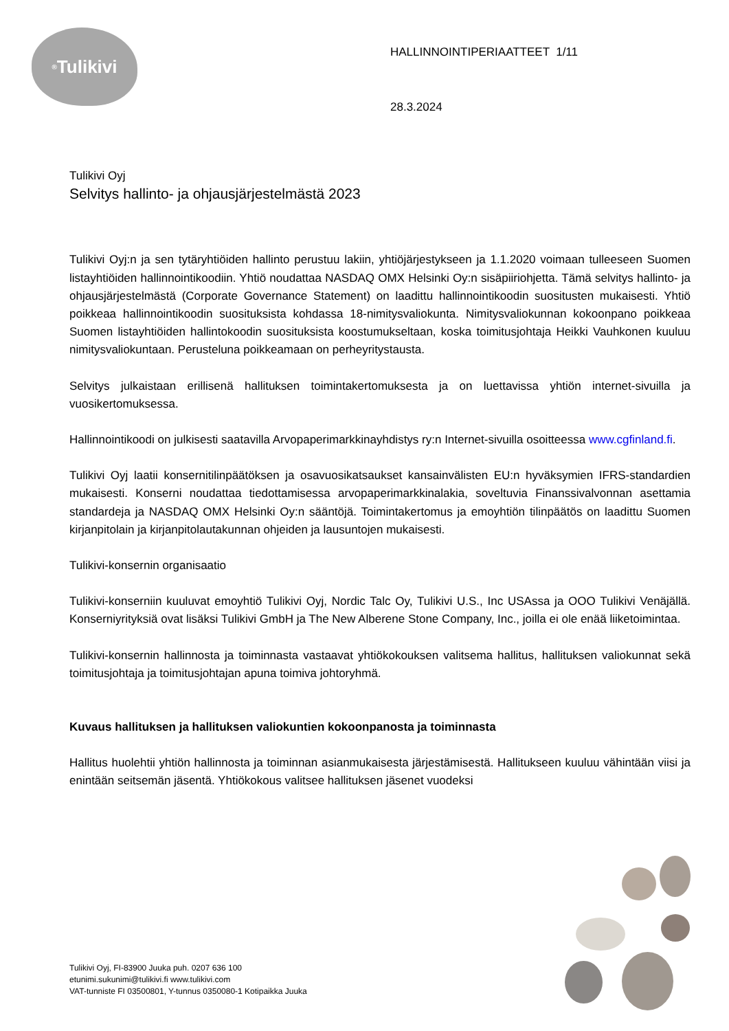<sup>®</sup>Tulikivi
HALLINNOINTIPERIAATTEET 1/11
28.3.2024
Tulikivi Oyj
Selvitys hallinto- ja ohjausjärjestelmästä 2023
Tulikivi Oyj:n ja sen tytäryhtiöiden hallinto perustuu lakiin, yhtiöjärjestykseen ja 1.1.2020 voimaan tulleeseen Suomen listayhtiöiden hallinnointikoodiin. Yhtiö noudattaa NASDAQ OMX Helsinki Oy:n sisäpiiriohjetta. Tämä selvitys hallinto- ja ohjausjärjestelmästä (Corporate Governance Statement) on laadittu hallinnointikoodin suositusten mukaisesti. Yhtiö poikkeaa hallinnointikoodin suosituksista kohdassa 18-nimitysvaliokunta. Nimitysvaliokunnan kokoonpano poikkeaa Suomen listayhtiöiden hallintokoodin suosituksista koostumukseltaan, koska toimitusjohtaja Heikki Vauhkonen kuuluu nimitysvaliokuntaan. Perusteluna poikkeamaan on perheyritystausta.
Selvitys julkaistaan erillisenä hallituksen toimintakertomuksesta ja on luettavissa yhtiön internet-sivuilla ja vuosikertomuksessa.
Hallinnointikoodi on julkisesti saatavilla Arvopaperimarkkinayhdistys ry:n Internet-sivuilla osoitteessa www.cgfinland.fi.
Tulikivi Oyj laatii konsernitilinpäätöksen ja osavuosikatsaukset kansainvälisten EU:n hyväksymien IFRS-standardien mukaisesti. Konserni noudattaa tiedottamisessa arvopaperimarkkinalakia, soveltuvia Finanssivalvonnan asettamia standardeja ja NASDAQ OMX Helsinki Oy:n sääntöjä. Toimintakertomus ja emoyhtiön tilinpäätös on laadittu Suomen kirjanpitolain ja kirjanpitolautakunnan ohjeiden ja lausuntojen mukaisesti.
Tulikivi-konsernin organisaatio
Tulikivi-konserniin kuuluvat emoyhtiö Tulikivi Oyj, Nordic Talc Oy, Tulikivi U.S., Inc USAssa ja OOO Tulikivi Venäjällä. Konserniyrityksiä ovat lisäksi Tulikivi GmbH ja The New Alberene Stone Company, Inc., joilla ei ole enää liiketoimintaa.
Tulikivi-konsernin hallinnosta ja toiminnasta vastaavat yhtiökokouksen valitsema hallitus, hallituksen valiokunnat sekä toimitusjohtaja ja toimitusjohtajan apuna toimiva johtoryhmä.
Kuvaus hallituksen ja hallituksen valiokuntien kokoonpanosta ja toiminnasta
Hallitus huolehtii yhtiön hallinnosta ja toiminnan asianmukaisesta järjestämisestä. Hallitukseen kuuluu vähintään viisi ja enintään seitsemän jäsentä. Yhtiökokous valitsee hallituksen jäsenet vuodeksi
Tulikivi Oyj, FI-83900 Juuka puh. 0207 636 100
etunimi.sukunimi@tulikivi.fi www.tulikivi.com
VAT-tunniste FI 03500801, Y-tunnus 0350080-1 Kotipaikka Juuka